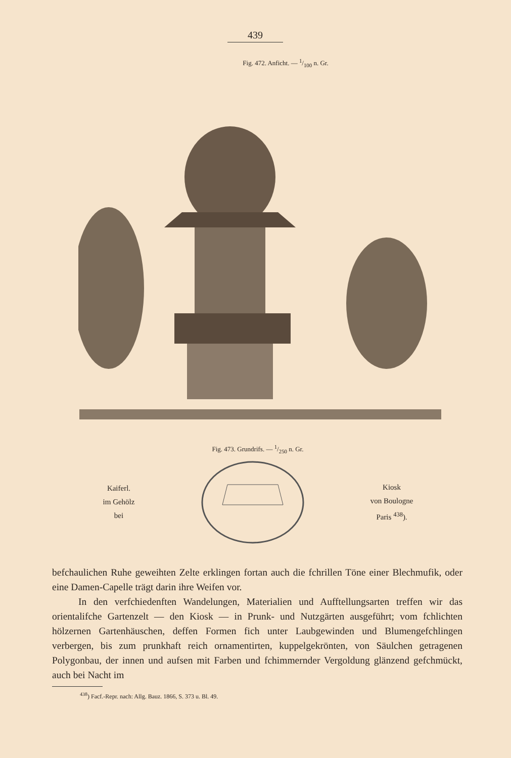439
Fig. 472. Anficht. — 1/100 n. Gr.
Fig. 473. Grundrifs. — 1/250 n. Gr.
Kaiferl.
im Gehölz
bei
Kiosk
von Boulogne
Paris <sup>438</sup>).
befchaulichen Ruhe geweihten Zelte erklingen fortan auch die fchrillen Töne einer Blechmufik, oder eine Damen-Capelle trägt darin ihre Weifen vor.
In den verfchiedenften Wandelungen, Materialien und Aufftellungsarten treffen wir das orientalifche Gartenzelt — den Kiosk — in Prunk- und Nutzgärten ausgeführt; vom fchlichten hölzernen Gartenhäuschen, deffen Formen fich unter Laubgewinden und Blumengefchlingen verbergen, bis zum prunkhaft reich ornamentirten, kuppelgekrönten, von Säulchen getragenen Polygonbau, der innen und aufsen mit Farben und fchimmernder Vergoldung glänzend gefchmückt, auch bei Nacht im
<sup>438</sup>) Facf.-Repr. nach: Allg. Bauz. 1866, S. 373 u. Bl. 49.